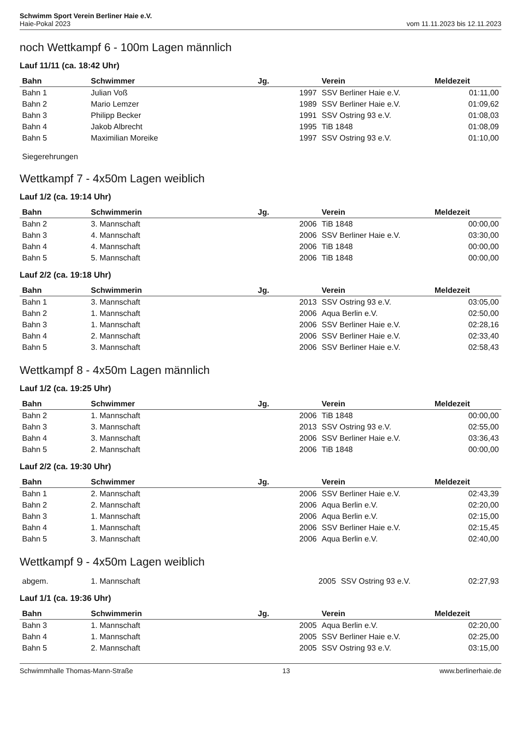Schwimm Sport Verein Berliner Haie e.V.
Haie-Pokal 2023
vom 11.11.2023 bis 12.11.2023
noch Wettkampf 6 - 100m Lagen männlich
Lauf 11/11 (ca. 18:42 Uhr)
| Bahn | Schwimmer | Jg. | | Verein | Meldezeit |
| --- | --- | --- | --- | --- | --- |
| Bahn 1 | Julian Voß | 1997 | | SSV Berliner Haie e.V. | 01:11,00 |
| Bahn 2 | Mario Lemzer | 1989 | | SSV Berliner Haie e.V. | 01:09,62 |
| Bahn 3 | Philipp Becker | 1991 | | SSV Ostring 93 e.V. | 01:08,03 |
| Bahn 4 | Jakob Albrecht | 1995 | | TiB 1848 | 01:08,09 |
| Bahn 5 | Maximilian Moreike | 1997 | | SSV Ostring 93 e.V. | 01:10,00 |
Siegerehrungen
Wettkampf 7 - 4x50m Lagen weiblich
Lauf 1/2 (ca. 19:14 Uhr)
| Bahn | Schwimmerin | Jg. | | Verein | Meldezeit |
| --- | --- | --- | --- | --- | --- |
| Bahn 2 | 3. Mannschaft | 2006 | | TiB 1848 | 00:00,00 |
| Bahn 3 | 4. Mannschaft | 2006 | | SSV Berliner Haie e.V. | 03:30,00 |
| Bahn 4 | 4. Mannschaft | 2006 | | TiB 1848 | 00:00,00 |
| Bahn 5 | 5. Mannschaft | 2006 | | TiB 1848 | 00:00,00 |
Lauf 2/2 (ca. 19:18 Uhr)
| Bahn | Schwimmerin | Jg. | | Verein | Meldezeit |
| --- | --- | --- | --- | --- | --- |
| Bahn 1 | 3. Mannschaft | 2013 | | SSV Ostring 93 e.V. | 03:05,00 |
| Bahn 2 | 1. Mannschaft | 2006 | | Aqua Berlin e.V. | 02:50,00 |
| Bahn 3 | 1. Mannschaft | 2006 | | SSV Berliner Haie e.V. | 02:28,16 |
| Bahn 4 | 2. Mannschaft | 2006 | | SSV Berliner Haie e.V. | 02:33,40 |
| Bahn 5 | 3. Mannschaft | 2006 | | SSV Berliner Haie e.V. | 02:58,43 |
Wettkampf 8 - 4x50m Lagen männlich
Lauf 1/2 (ca. 19:25 Uhr)
| Bahn | Schwimmer | Jg. | | Verein | Meldezeit |
| --- | --- | --- | --- | --- | --- |
| Bahn 2 | 1. Mannschaft | 2006 | | TiB 1848 | 00:00,00 |
| Bahn 3 | 3. Mannschaft | 2013 | | SSV Ostring 93 e.V. | 02:55,00 |
| Bahn 4 | 3. Mannschaft | 2006 | | SSV Berliner Haie e.V. | 03:36,43 |
| Bahn 5 | 2. Mannschaft | 2006 | | TiB 1848 | 00:00,00 |
Lauf 2/2 (ca. 19:30 Uhr)
| Bahn | Schwimmer | Jg. | | Verein | Meldezeit |
| --- | --- | --- | --- | --- | --- |
| Bahn 1 | 2. Mannschaft | 2006 | | SSV Berliner Haie e.V. | 02:43,39 |
| Bahn 2 | 2. Mannschaft | 2006 | | Aqua Berlin e.V. | 02:20,00 |
| Bahn 3 | 1. Mannschaft | 2006 | | Aqua Berlin e.V. | 02:15,00 |
| Bahn 4 | 1. Mannschaft | 2006 | | SSV Berliner Haie e.V. | 02:15,45 |
| Bahn 5 | 3. Mannschaft | 2006 | | Aqua Berlin e.V. | 02:40,00 |
Wettkampf 9 - 4x50m Lagen weiblich
| abgem. | 1. Mannschaft | 2005 | SSV Ostring 93 e.V. | 02:27,93 |
Lauf 1/1 (ca. 19:36 Uhr)
| Bahn | Schwimmerin | Jg. | | Verein | Meldezeit |
| --- | --- | --- | --- | --- | --- |
| Bahn 3 | 1. Mannschaft | 2005 | | Aqua Berlin e.V. | 02:20,00 |
| Bahn 4 | 1. Mannschaft | 2005 | | SSV Berliner Haie e.V. | 02:25,00 |
| Bahn 5 | 2. Mannschaft | 2005 | | SSV Ostring 93 e.V. | 03:15,00 |
Schwimmhalle Thomas-Mann-Straße 13 www.berlinerhaie.de